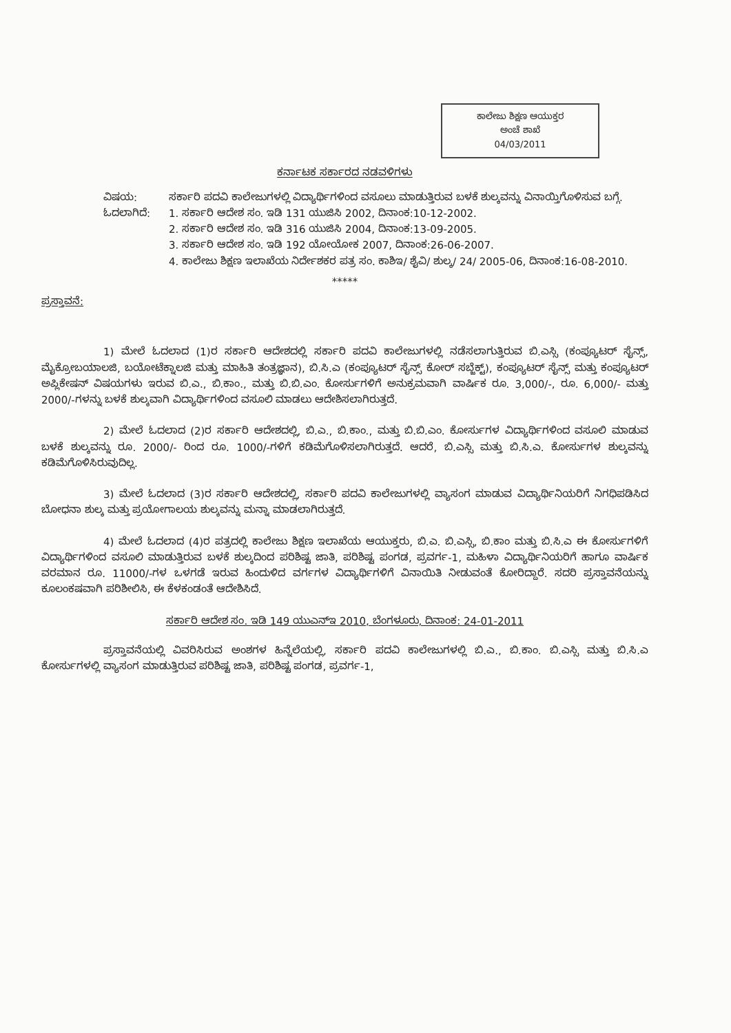ಕಾಲೇಜು ಶಿಕ್ಷಣ ಆಯುಕ್ತರ
ಅಂಚೆ ಶಾಖೆ
04/03/2011
ಕರ್ನಾಟಕ ಸರ್ಕಾರದ ನಡವಳಿಗಳು
ವಿಷಯ: ಸರ್ಕಾರಿ ಪದವಿ ಕಾಲೇಜುಗಳಲ್ಲಿ ವಿದ್ಯಾರ್ಥಿಗಳಿಂದ ವಸೂಲು ಮಾಡುತ್ತಿರುವ ಬಳಕೆ ಶುಲ್ಕವನ್ನು ವಿನಾಯ್ತಿಗೊಳಿಸುವ ಬಗ್ಗೆ.
ಓದಲಾಗಿದೆ: 1. ಸರ್ಕಾರಿ ಆದೇಶ ಸಂ. ಇಡಿ 131 ಯುಜಿಸಿ 2002, ದಿನಾಂಕ:10-12-2002.
2. ಸರ್ಕಾರಿ ಆದೇಶ ಸಂ. ಇಡಿ 316 ಯುಜಿಸಿ 2004, ದಿನಾಂಕ:13-09-2005.
3. ಸರ್ಕಾರಿ ಆದೇಶ ಸಂ. ಇಡಿ 192 ಯೋಯೋಕ 2007, ದಿನಾಂಕ:26-06-2007.
4. ಕಾಲೇಜು ಶಿಕ್ಷಣ ಇಲಾಖೆಯ ನಿರ್ದೇಶಕರ ಪತ್ರ ಸಂ. ಕಾಶಿಇ/ ಶೈವಿ/ ಶುಲ್ಕ/ 24/ 2005-06, ದಿನಾಂಕ:16-08-2010.
*****
ಪ್ರಸ್ತಾವನೆ:
1) ಮೇಲೆ ಓದಲಾದ (1)ರ ಸರ್ಕಾರಿ ಆದೇಶದಲ್ಲಿ ಸರ್ಕಾರಿ ಪದವಿ ಕಾಲೇಜುಗಳಲ್ಲಿ ನಡೆಸಲಾಗುತ್ತಿರುವ ಬಿ.ಎಸ್ಸಿ (ಕಂಪ್ಯೂಟರ್ ಸೈನ್ಸ್, ಮೈಕ್ರೋಬಯಾಲಜಿ, ಬಯೋಟೆಕ್ನಾಲಜಿ ಮತ್ತು ಮಾಹಿತಿ ತಂತ್ರಜ್ಞಾನ), ಬಿ.ಸಿ.ಎ (ಕಂಪ್ಯೂಟರ್ ಸೈನ್ಸ್ ಕೋರ್ ಸಬ್ಜೆಕ್ಟ್), ಕಂಪ್ಯೂಟರ್ ಸೈನ್ಸ್ ಮತ್ತು ಕಂಪ್ಯೂಟರ್ ಅಪ್ಲಿಕೇಷನ್ ವಿಷಯಗಳು ಇರುವ ಬಿ.ಎ., ಬಿ.ಕಾಂ., ಮತ್ತು ಬಿ.ಬಿ.ಎಂ. ಕೋರ್ಸುಗಳಿಗೆ ಅನುಕ್ರಮವಾಗಿ ವಾರ್ಷಿಕ ರೂ. 3,000/-, ರೂ. 6,000/- ಮತ್ತು 2000/-ಗಳನ್ನು ಬಳಕೆ ಶುಲ್ಕವಾಗಿ ವಿದ್ಯಾರ್ಥಿಗಳಿಂದ ವಸೂಲಿ ಮಾಡಲು ಆದೇಶಿಸಲಾಗಿರುತ್ತದೆ.
2) ಮೇಲೆ ಓದಲಾದ (2)ರ ಸರ್ಕಾರಿ ಆದೇಶದಲ್ಲಿ, ಬಿ.ಎ., ಬಿ.ಕಾಂ., ಮತ್ತು ಬಿ.ಬಿ.ಎಂ. ಕೋರ್ಸುಗಳ ವಿದ್ಯಾರ್ಥಿಗಳಿಂದ ವಸೂಲಿ ಮಾಡುವ ಬಳಕೆ ಶುಲ್ಕವನ್ನು ರೂ. 2000/- ರಿಂದ ರೂ. 1000/-ಗಳಿಗೆ ಕಡಿಮೆಗೊಳಿಸಲಾಗಿರುತ್ತದೆ. ಆದರೆ, ಬಿ.ಎಸ್ಸಿ ಮತ್ತು ಬಿ.ಸಿ.ಎ. ಕೋರ್ಸುಗಳ ಶುಲ್ಕವನ್ನು ಕಡಿಮೆಗೊಳಿಸಿರುವುದಿಲ್ಲ.
3) ಮೇಲೆ ಓದಲಾದ (3)ರ ಸರ್ಕಾರಿ ಆದೇಶದಲ್ಲಿ, ಸರ್ಕಾರಿ ಪದವಿ ಕಾಲೇಜುಗಳಲ್ಲಿ ವ್ಯಾಸಂಗ ಮಾಡುವ ವಿದ್ಯಾರ್ಥಿನಿಯರಿಗೆ ನಿಗಧಿಪಡಿಸಿದ ಬೋಧನಾ ಶುಲ್ಕ ಮತ್ತು ಪ್ರಯೋಗಾಲಯ ಶುಲ್ಕವನ್ನು ಮನ್ನಾ ಮಾಡಲಾಗಿರುತ್ತದೆ.
4) ಮೇಲೆ ಓದಲಾದ (4)ರ ಪತ್ರದಲ್ಲಿ ಕಾಲೇಜು ಶಿಕ್ಷಣ ಇಲಾಖೆಯ ಆಯುಕ್ತರು, ಬಿ.ಎ. ಬಿ.ಎಸ್ಸಿ, ಬಿ.ಕಾಂ ಮತ್ತು ಬಿ.ಸಿ.ಎ ಈ ಕೋರ್ಸುಗಳಿಗೆ ವಿದ್ಯಾರ್ಥಿಗಳಿಂದ ವಸೂಲಿ ಮಾಡುತ್ತಿರುವ ಬಳಕೆ ಶುಲ್ಕದಿಂದ ಪರಿಶಿಷ್ಟ ಜಾತಿ, ಪರಿಶಿಷ್ಟ ಪಂಗಡ, ಪ್ರವರ್ಗ-1, ಮಹಿಳಾ ವಿದ್ಯಾರ್ಥಿನಿಯರಿಗೆ ಹಾಗೂ ವಾರ್ಷಿಕ ವರಮಾನ ರೂ. 11000/-ಗಳ ಒಳಗಡೆ ಇರುವ ಹಿಂದುಳಿದ ವರ್ಗಗಳ ವಿದ್ಯಾರ್ಥಿಗಳಿಗೆ ವಿನಾಯಿತಿ ನೀಡುವಂತೆ ಕೋರಿದ್ದಾರೆ. ಸದರಿ ಪ್ರಸ್ತಾವನೆಯನ್ನು ಕೂಲಂಕಷವಾಗಿ ಪರಿಶೀಲಿಸಿ, ಈ ಕೆಳಕಂಡಂತೆ ಆದೇಶಿಸಿದೆ.
ಸರ್ಕಾರಿ ಆದೇಶ ಸಂ. ಇಡಿ 149 ಯುಎನ್‌ಇ 2010, ಬೆಂಗಳೂರು, ದಿನಾಂಕ: 24-01-2011
ಪ್ರಸ್ತಾವನೆಯಲ್ಲಿ ವಿವರಿಸಿರುವ ಅಂಶಗಳ ಹಿನ್ನೆಲೆಯಲ್ಲಿ, ಸರ್ಕಾರಿ ಪದವಿ ಕಾಲೇಜುಗಳಲ್ಲಿ ಬಿ.ಎ., ಬಿ.ಕಾಂ. ಬಿ.ಎಸ್ಸಿ ಮತ್ತು ಬಿ.ಸಿ.ಎ ಕೋರ್ಸುಗಳಲ್ಲಿ ವ್ಯಾಸಂಗ ಮಾಡುತ್ತಿರುವ ಪರಿಶಿಷ್ಟ ಜಾತಿ, ಪರಿಶಿಷ್ಟ ಪಂಗಡ, ಪ್ರವರ್ಗ-1,